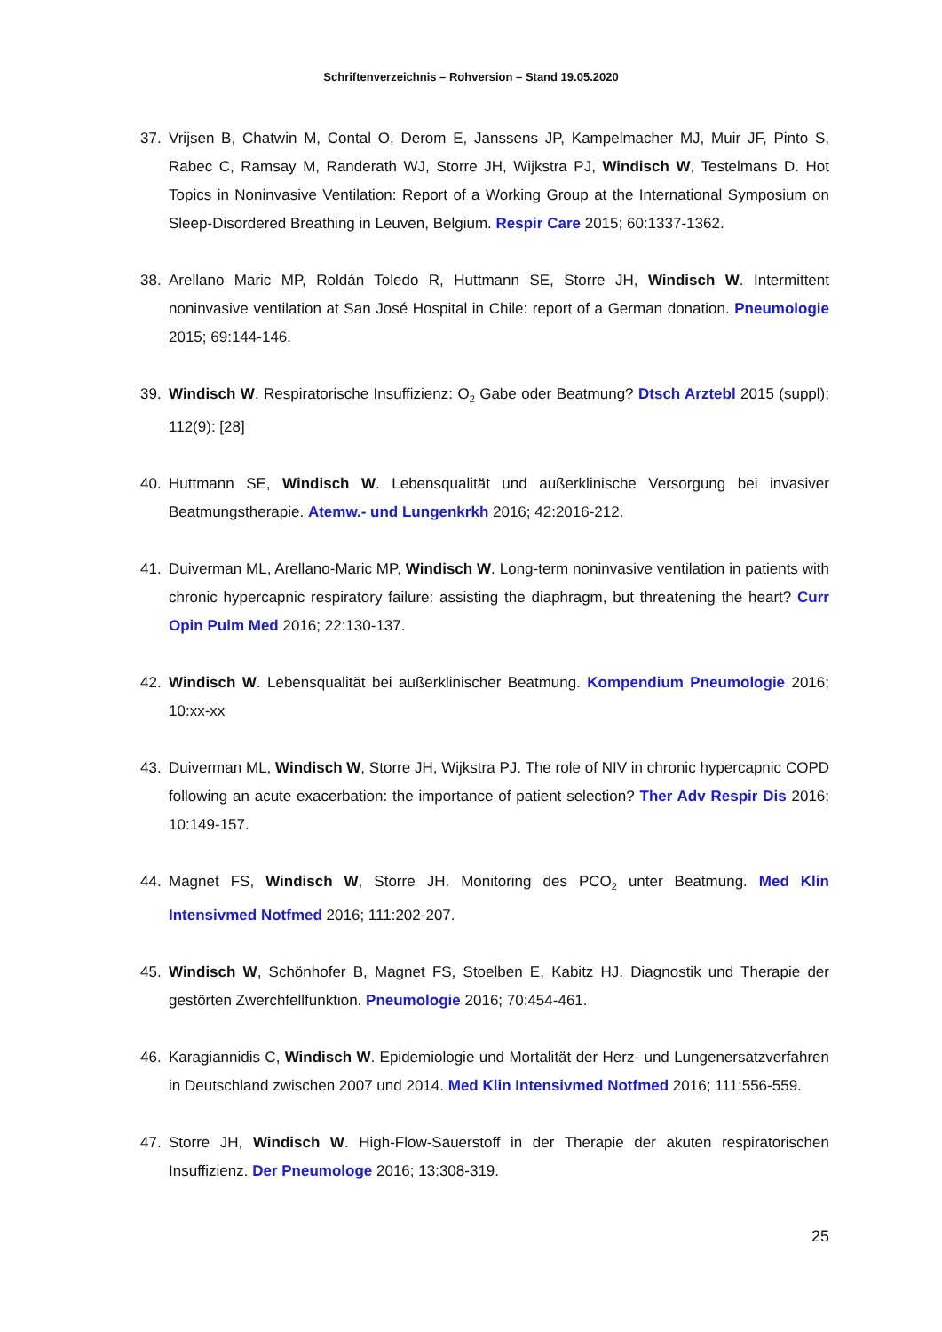Schriftenverzeichnis – Rohversion – Stand 19.05.2020
37. Vrijsen B, Chatwin M, Contal O, Derom E, Janssens JP, Kampelmacher MJ, Muir JF, Pinto S, Rabec C, Ramsay M, Randerath WJ, Storre JH, Wijkstra PJ, Windisch W, Testelmans D. Hot Topics in Noninvasive Ventilation: Report of a Working Group at the International Symposium on Sleep-Disordered Breathing in Leuven, Belgium. Respir Care 2015; 60:1337-1362.
38. Arellano Maric MP, Roldán Toledo R, Huttmann SE, Storre JH, Windisch W. Intermittent noninvasive ventilation at San José Hospital in Chile: report of a German donation. Pneumologie 2015; 69:144-146.
39. Windisch W. Respiratorische Insuffizienz: O<sub>2</sub> Gabe oder Beatmung? Dtsch Arztebl 2015 (suppl); 112(9): [28]
40. Huttmann SE, Windisch W. Lebensqualität und außerklinische Versorgung bei invasiver Beatmungstherapie. Atemw.- und Lungenkrkh 2016; 42:2016-212.
41. Duiverman ML, Arellano-Maric MP, Windisch W. Long-term noninvasive ventilation in patients with chronic hypercapnic respiratory failure: assisting the diaphragm, but threatening the heart? Curr Opin Pulm Med 2016; 22:130-137.
42. Windisch W. Lebensqualität bei außerklinischer Beatmung. Kompendium Pneumologie 2016; 10:xx-xx
43. Duiverman ML, Windisch W, Storre JH, Wijkstra PJ. The role of NIV in chronic hypercapnic COPD following an acute exacerbation: the importance of patient selection? Ther Adv Respir Dis 2016; 10:149-157.
44. Magnet FS, Windisch W, Storre JH. Monitoring des PCO<sub>2</sub> unter Beatmung. Med Klin Intensivmed Notfmed 2016; 111:202-207.
45. Windisch W, Schönhofer B, Magnet FS, Stoelben E, Kabitz HJ. Diagnostik und Therapie der gestörten Zwerchfellfunktion. Pneumologie 2016; 70:454-461.
46. Karagiannidis C, Windisch W. Epidemiologie und Mortalität der Herz- und Lungenersatzverfahren in Deutschland zwischen 2007 und 2014. Med Klin Intensivmed Notfmed 2016; 111:556-559.
47. Storre JH, Windisch W. High-Flow-Sauerstoff in der Therapie der akuten respiratorischen Insuffizienz. Der Pneumologe 2016; 13:308-319.
25